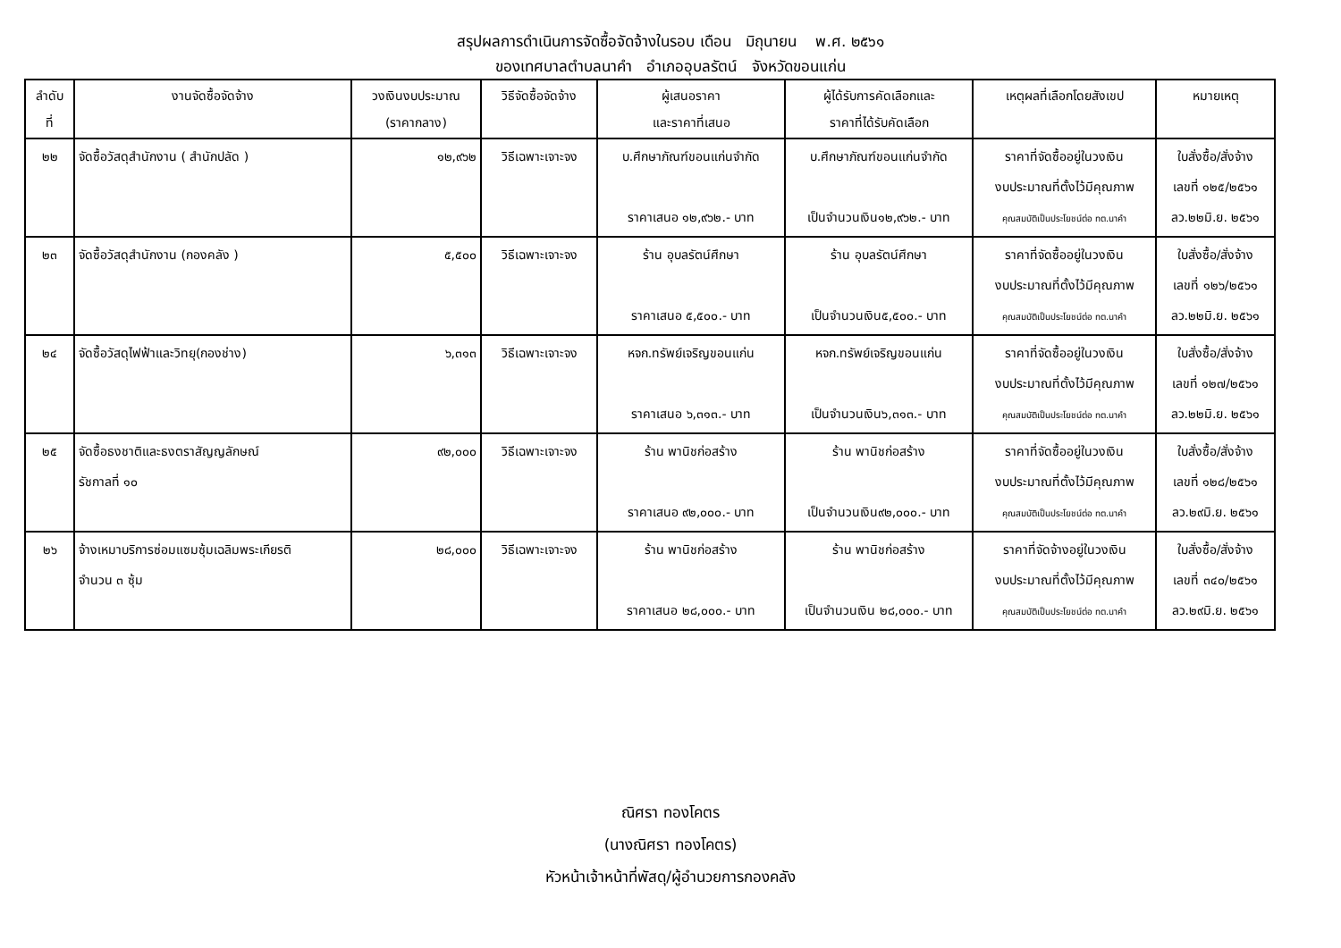สรุปผลการดำเนินการจัดซื้อจัดจ้างในรอบ เดือน มิถุนายน พ.ศ. ๒๕๖๑
ของเทศบาลตำบลนาคำ อำเภออุบลรัตน์ จังหวัดขอนแก่น
| ลำดับ ที่ | งานจัดซื้อจัดจ้าง | วงเงินงบประมาณ (ราคากลาง) | วิธีจัดซื้อจัดจ้าง | ผู้เสนอราคา และราคาที่เสนอ | ผู้ได้รับการคัดเลือกและ ราคาที่ได้รับคัดเลือก | เหตุผลที่เลือกโดยสังเขป | หมายเหตุ |
| --- | --- | --- | --- | --- | --- | --- | --- |
| ๒๒ | จัดซื้อวัสดุสำนักงาน ( สำนักปลัด ) | ๑๒,๙๖๒ | วิธีเฉพาะเจาะจง | บ.ศึกษาภัณฑ์ขอนแก่นจำกัด ราคาเสนอ ๑๒,๙๖๒.- บาท | บ.ศึกษาภัณฑ์ขอนแก่นจำกัด เป็นจำนวนเงิน๑๒,๙๖๒.- บาท | ราคาที่จัดซื้ออยู่ในวงเงิน งบประมาณที่ตั้งไว้มีคุณภาพ คุณสมบัติเป็นประโยชน์ต่อ ทต.นาคำ | ใบสั่งซื้อ/สั่งจ้าง เลขที่ ๑๒๕/๒๕๖๑ ลว.๒๒มิ.ย. ๒๕๖๑ |
| ๒๓ | จัดซื้อวัสดุสำนักงาน (กองคลัง ) | ๕,๕๐๐ | วิธีเฉพาะเจาะจง | ร้าน อุบลรัตน์ศึกษา ราคาเสนอ ๕,๕๐๐.- บาท | ร้าน อุบลรัตน์ศึกษา เป็นจำนวนเงิน๕,๕๐๐.- บาท | ราคาที่จัดซื้ออยู่ในวงเงิน งบประมาณที่ตั้งไว้มีคุณภาพ คุณสมบัติเป็นประโยชน์ต่อ ทต.นาคำ | ใบสั่งซื้อ/สั่งจ้าง เลขที่ ๑๒๖/๒๕๖๑ ลว.๒๒มิ.ย. ๒๕๖๑ |
| ๒๔ | จัดซื้อวัสดุไฟฟ้าและวิทยุ(กองช่าง) | ๖,๓๑๓ | วิธีเฉพาะเจาะจง | หจก.ทรัพย์เจริญขอนแก่น ราคาเสนอ ๖,๓๑๓.- บาท | หจก.ทรัพย์เจริญขอนแก่น เป็นจำนวนเงิน๖,๓๑๓.- บาท | ราคาที่จัดซื้ออยู่ในวงเงิน งบประมาณที่ตั้งไว้มีคุณภาพ คุณสมบัติเป็นประโยชน์ต่อ ทต.นาคำ | ใบสั่งซื้อ/สั่งจ้าง เลขที่ ๑๒๗/๒๕๖๑ ลว.๒๒มิ.ย. ๒๕๖๑ |
| ๒๕ | จัดซื้อธงชาติและธงตราสัญญลักษณ์ รัชกาลที่ ๑๐ | ๙๒,๐๐๐ | วิธีเฉพาะเจาะจง | ร้าน พานิชก่อสร้าง ราคาเสนอ ๙๒,๐๐๐.- บาท | ร้าน พานิชก่อสร้าง เป็นจำนวนเงิน๙๒,๐๐๐.- บาท | ราคาที่จัดซื้ออยู่ในวงเงิน งบประมาณที่ตั้งไว้มีคุณภาพ คุณสมบัติเป็นประโยชน์ต่อ ทต.นาคำ | ใบสั่งซื้อ/สั่งจ้าง เลขที่ ๑๒๘/๒๕๖๑ ลว.๒๙มิ.ย. ๒๕๖๑ |
| ๒๖ | จ้างเหมาบริการซ่อมแซมซุ้มเฉลิมพระเกียรติ จำนวน ๓ ซุ้ม | ๒๘,๐๐๐ | วิธีเฉพาะเจาะจง | ร้าน พานิชก่อสร้าง ราคาเสนอ ๒๘,๐๐๐.- บาท | ร้าน พานิชก่อสร้าง เป็นจำนวนเงิน ๒๘,๐๐๐.- บาท | ราคาที่จัดจ้างอยู่ในวงเงิน งบประมาณที่ตั้งไว้มีคุณภาพ คุณสมบัติเป็นประโยชน์ต่อ ทต.นาคำ | ใบสั่งซื้อ/สั่งจ้าง เลขที่ ๓๔๐/๒๕๖๑ ลว.๒๙มิ.ย. ๒๕๖๑ |
ณิศรา ทองโคตร
(นางณิศรา ทองโคตร)
หัวหน้าเจ้าหน้าที่พัสดุ/ผู้อำนวยการกองคลัง